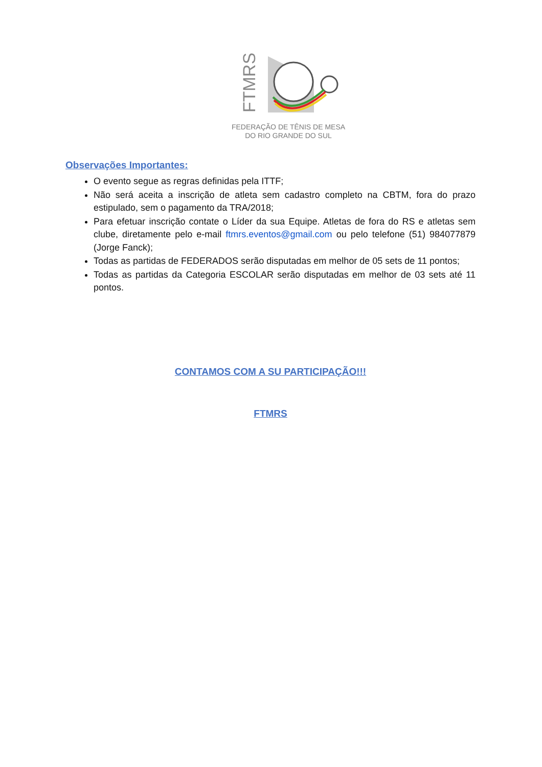FTMRS
FEDERAÇÃO DE TÊNIS DE MESA
DO RIO GRANDE DO SUL
Observações Importantes:
O evento segue as regras definidas pela ITTF;
Não será aceita a inscrição de atleta sem cadastro completo na CBTM, fora do prazo estipulado, sem o pagamento da TRA/2018;
Para efetuar inscrição contate o Líder da sua Equipe. Atletas de fora do RS e atletas sem clube, diretamente pelo e-mail ftmrs.eventos@gmail.com ou pelo telefone (51) 984077879 (Jorge Fanck);
Todas as partidas de FEDERADOS serão disputadas em melhor de 05 sets de 11 pontos;
Todas as partidas da Categoria ESCOLAR serão disputadas em melhor de 03 sets até 11 pontos.
CONTAMOS COM A SU PARTICIPAÇÃO!!!
FTMRS